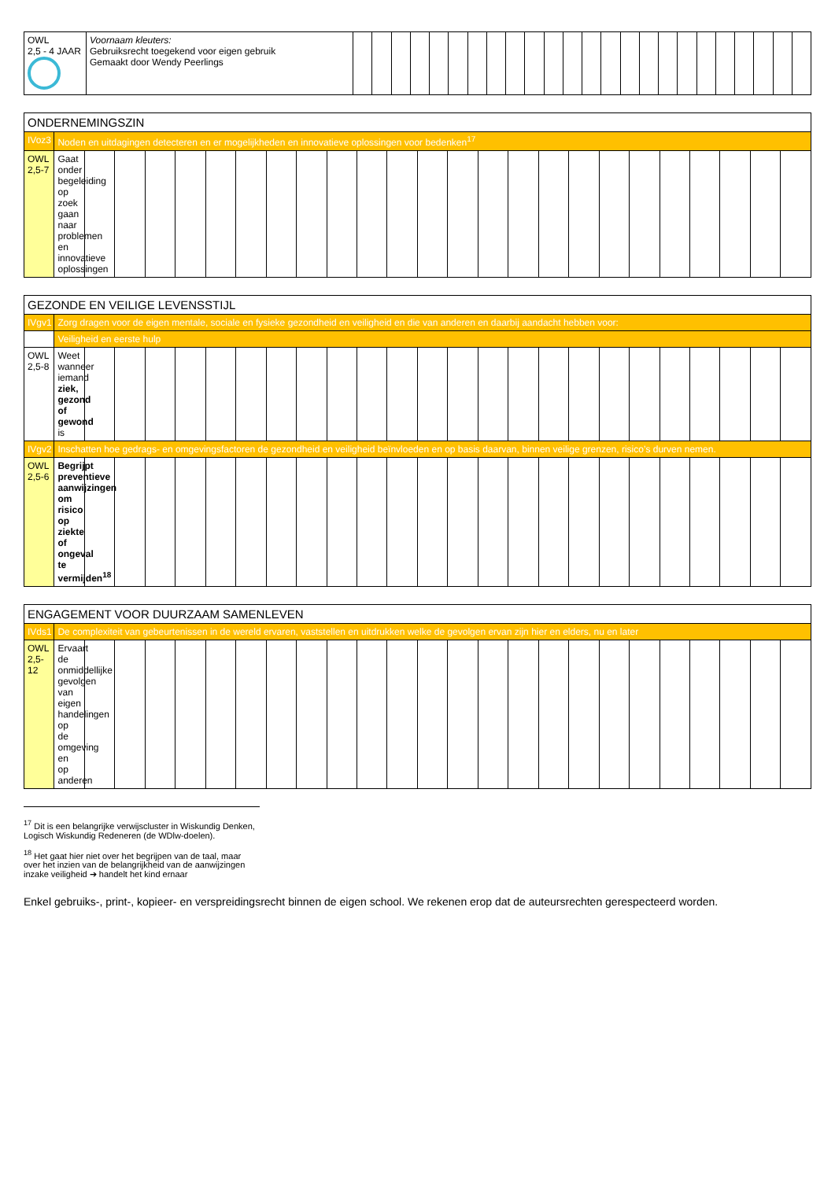| OWL 2,5 - 4 JAAR | Voornaam kleuters: Gebruiksrecht toegekend voor eigen gebruik Gemaakt door Wendy Peerlings | | | | | | | | | | | | | | | | | | | | | | | | |
| ONDERNEMINGSZIN | | | | | | | | | | | | | | | | | | | | | | | | | |
| --- | --- | --- | --- | --- | --- | --- | --- | --- | --- | --- | --- | --- | --- | --- | --- | --- | --- | --- | --- | --- | --- | --- | --- | --- | --- |
| IVoz3 | Noden en uitdagingen detecteren en er mogelijkheden en innovatieve oplossingen voor bedenken<sup>17</sup> | | | | | | | | | | | | | | | | | | | | | | | | |
| OWL 2,5-7 | Gaat onder begeleiding op zoek gaan naar problemen en innovatieve oplossingen | | | | | | | | | | | | | | | | | | | | | | | | |
| GEZONDE EN VEILIGE LEVENSSTIJL | | | | | | | | | | | | | | | | | | | | | | | | | |
| --- | --- | --- | --- | --- | --- | --- | --- | --- | --- | --- | --- | --- | --- | --- | --- | --- | --- | --- | --- | --- | --- | --- | --- | --- | --- |
| IVgv1 | Zorg dragen voor de eigen mentale, sociale en fysieke gezondheid en veiligheid en die van anderen en daarbij aandacht hebben voor: | | | | | | | | | | | | | | | | | | | | | | | | |
| | Veiligheid en eerste hulp | | | | | | | | | | | | | | | | | | | | | | | | |
| OWL 2,5-8 | Weet wanneer iemand ziek, gezond of gewond is | | | | | | | | | | | | | | | | | | | | | | | | |
| IVgv2 | Inschatten hoe gedrags- en omgevingsfactoren de gezondheid en veiligheid beïnvloeden en op basis daarvan, binnen veilige grenzen, risico’s durven nemen. | | | | | | | | | | | | | | | | | | | | | | | | |
| OWL 2,5-6 | Begrijpt preventieve aanwijzingen om risico op ziekte of ongeval te vermijden<sup>18</sup> | | | | | | | | | | | | | | | | | | | | | | | | |
| ENGAGEMENT VOOR DUURZAAM SAMENLEVEN | | | | | | | | | | | | | | | | | | | | | | | | | |
| --- | --- | --- | --- | --- | --- | --- | --- | --- | --- | --- | --- | --- | --- | --- | --- | --- | --- | --- | --- | --- | --- | --- | --- | --- | --- |
| IVds1 | De complexiteit van gebeurtenissen in de wereld ervaren, vaststellen en uitdrukken welke de gevolgen ervan zijn hier en elders, nu en later | | | | | | | | | | | | | | | | | | | | | | | | |
| OWL 2,5-12 | Ervaart de onmiddellijke gevolgen van eigen handelingen op de omgeving en op anderen | | | | | | | | | | | | | | | | | | | | | | | | |
<sup>17</sup> Dit is een belangrijke verwijscluster in Wiskundig Denken, Logisch Wiskundig Redeneren (de WDlw-doelen).
<sup>18</sup> Het gaat hier niet over het begrijpen van de taal, maar over het inzien van de belangrijkheid van de aanwijzingen inzake veiligheid ➔ handelt het kind ernaar
Enkel gebruiks-, print-, kopieer- en verspreidingsrecht binnen de eigen school. We rekenen erop dat de auteursrechten gerespecteerd worden.